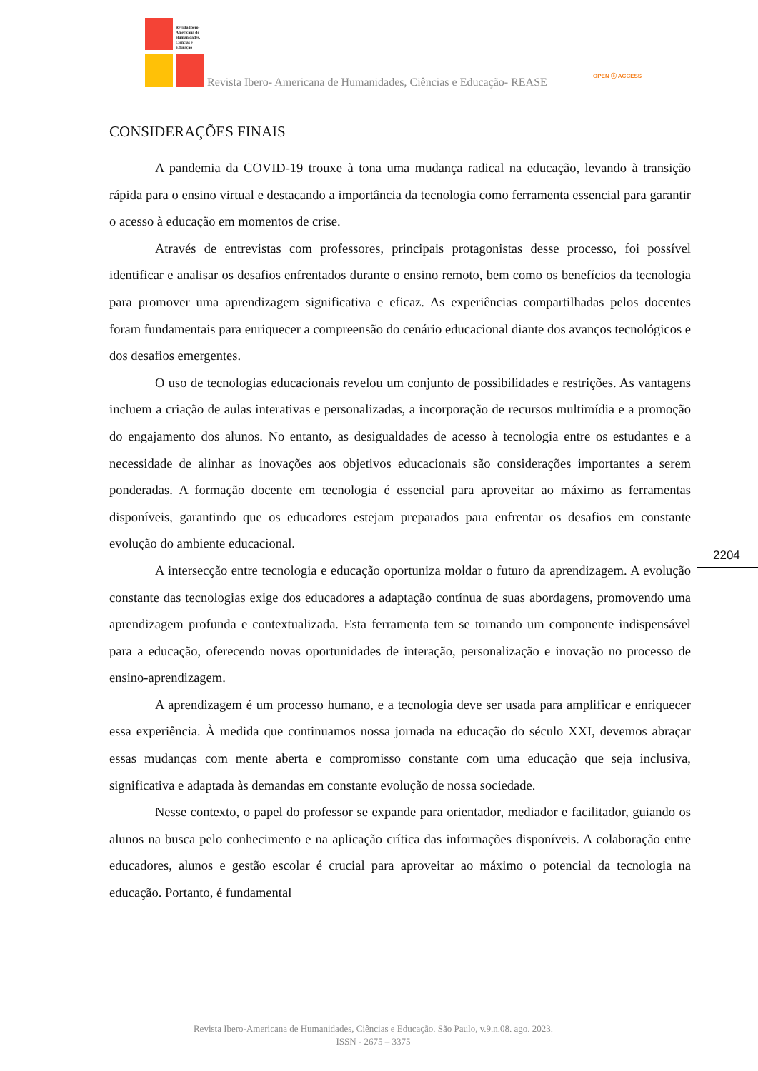Revista Ibero-
Americana de
Humanidades,
Ciências e
Educação
Revista Ibero- Americana de Humanidades, Ciências e Educação- REASE
OPEN ⓐ ACCESS
CONSIDERAÇÕES FINAIS
A pandemia da COVID-19 trouxe à tona uma mudança radical na educação, levando à transição rápida para o ensino virtual e destacando a importância da tecnologia como ferramenta essencial para garantir o acesso à educação em momentos de crise.
Através de entrevistas com professores, principais protagonistas desse processo, foi possível identificar e analisar os desafios enfrentados durante o ensino remoto, bem como os benefícios da tecnologia para promover uma aprendizagem significativa e eficaz. As experiências compartilhadas pelos docentes foram fundamentais para enriquecer a compreensão do cenário educacional diante dos avanços tecnológicos e dos desafios emergentes.
O uso de tecnologias educacionais revelou um conjunto de possibilidades e restrições. As vantagens incluem a criação de aulas interativas e personalizadas, a incorporação de recursos multimídia e a promoção do engajamento dos alunos. No entanto, as desigualdades de acesso à tecnologia entre os estudantes e a necessidade de alinhar as inovações aos objetivos educacionais são considerações importantes a serem ponderadas. A formação docente em tecnologia é essencial para aproveitar ao máximo as ferramentas disponíveis, garantindo que os educadores estejam preparados para enfrentar os desafios em constante evolução do ambiente educacional.
A intersecção entre tecnologia e educação oportuniza moldar o futuro da aprendizagem. A evolução constante das tecnologias exige dos educadores a adaptação contínua de suas abordagens, promovendo uma aprendizagem profunda e contextualizada. Esta ferramenta tem se tornando um componente indispensável para a educação, oferecendo novas oportunidades de interação, personalização e inovação no processo de ensino-aprendizagem.
A aprendizagem é um processo humano, e a tecnologia deve ser usada para amplificar e enriquecer essa experiência. À medida que continuamos nossa jornada na educação do século XXI, devemos abraçar essas mudanças com mente aberta e compromisso constante com uma educação que seja inclusiva, significativa e adaptada às demandas em constante evolução de nossa sociedade.
Nesse contexto, o papel do professor se expande para orientador, mediador e facilitador, guiando os alunos na busca pelo conhecimento e na aplicação crítica das informações disponíveis. A colaboração entre educadores, alunos e gestão escolar é crucial para aproveitar ao máximo o potencial da tecnologia na educação. Portanto, é fundamental
2204
Revista Ibero-Americana de Humanidades, Ciências e Educação. São Paulo, v.9.n.08. ago. 2023.
ISSN - 2675 – 3375